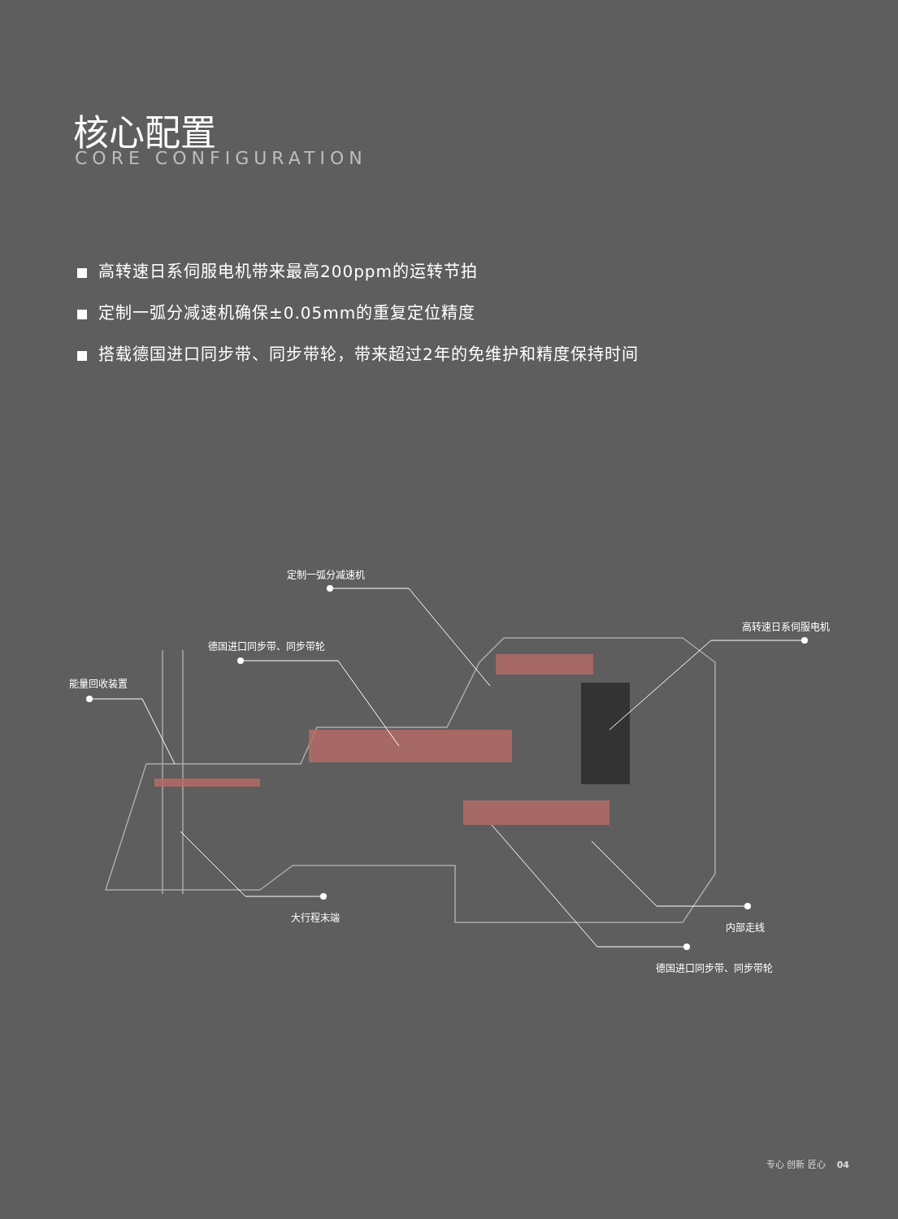核心配置
CORE CONFIGURATION
高转速日系伺服电机带来最高200ppm的运转节拍
定制一弧分减速机确保±0.05mm的重复定位精度
搭载德国进口同步带、同步带轮，带来超过2年的免维护和精度保持时间
定制一弧分减速机
德国进口同步带、同步带轮
能量回收装置
高转速日系伺服电机
大行程末端
内部走线
德国进口同步带、同步带轮
专心 创新 匠心 04